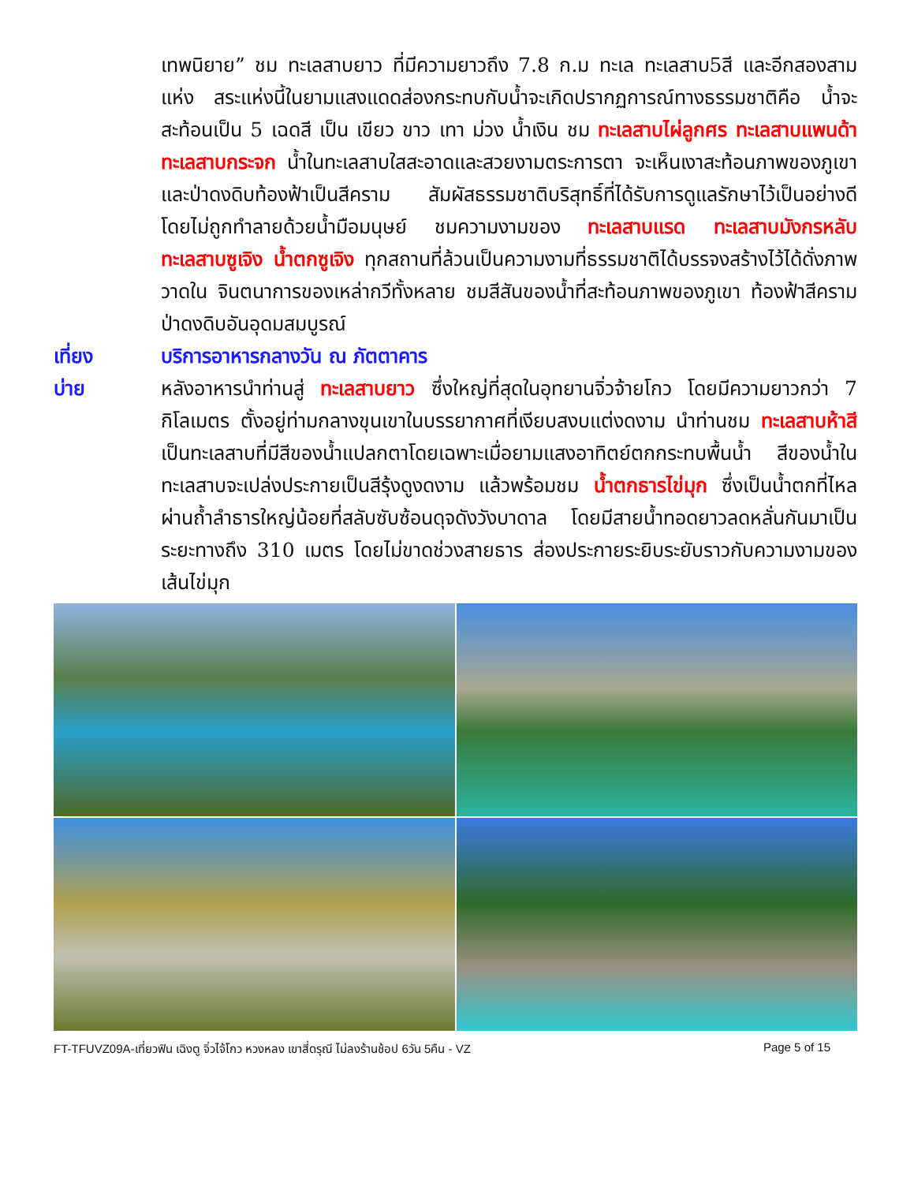เทพนิยาย” ชม ทะเลสาบยาว ที่มีความยาวถึง 7.8 ก.ม ทะเล ทะเลสาบ5สี และอีกสองสามแห่ง สระแห่งนี้ในยามแสงแดดส่องกระทบกับน้ำจะเกิดปรากฏการณ์ทางธรรมชาติคือ น้ำจะสะท้อนเป็น 5 เฉดสี เป็น เขียว ขาว เทา ม่วง น้ำเงิน ชม ทะเลสาบไผ่ลูกศร ทะเลสาบแพนด้า ทะเลสาบกระจก น้ำในทะเลสาบใสสะอาดและสวยงามตระการตา จะเห็นเงาสะท้อนภาพของภูเขาและป่าดงดิบท้องฟ้าเป็นสีคราม สัมผัสธรรมชาติบริสุทธิ์ที่ได้รับการดูแลรักษาไว้เป็นอย่างดี โดยไม่ถูกทำลายด้วยน้ำมือมนุษย์ ชมความงามของ ทะเลสาบแรด ทะเลสาบมังกรหลับทะเลสาบซูเจิง น้ำตกซูเจิง ทุกสถานที่ล้วนเป็นความงามที่ธรรมชาติได้บรรจงสร้างไว้ได้ดั่งภาพวาดใน จินตนาการของเหล่ากวีทั้งหลาย ชมสีสันของน้ำที่สะท้อนภาพของภูเขา ท้องฟ้าสีคราม ป่าดงดิบอันอุดมสมบูรณ์
เที่ยง บริการอาหารกลางวัน ณ ภัตตาคาร
บ่าย หลังอาหารนำท่านสู่ ทะเลสาบยาว ซึ่งใหญ่ที่สุดในอุทยานจิ่วจ้ายโกว โดยมีความยาวกว่า 7 กิโลเมตร ตั้งอยู่ท่ามกลางขุนเขาในบรรยากาศที่เงียบสงบแต่งดงาม นำท่านชม ทะเลสาบห้าสี เป็นทะเลสาบที่มีสีของน้ำแปลกตาโดยเฉพาะเมื่อยามแสงอาทิตย์ตกกระทบพื้นน้ำ สีของน้ำในทะเลสาบจะเปล่งประกายเป็นสีรุ้งดูงดงาม แล้วพร้อมชม น้ำตกธารไข่มุก ซึ่งเป็นน้ำตกที่ไหลผ่านถ้ำลำธารใหญ่น้อยที่สลับซับซ้อนดุจดังวังบาดาล โดยมีสายน้ำทอดยาวลดหลั่นกันมาเป็นระยะทางถึง 310 เมตร โดยไม่ขาดช่วงสายธาร ส่องประกายระยิบระยับราวกับความงามของเส้นไข่มุก
FT-TFUVZ09A-เที่ยวฟิน เฉิงตู จิ่วไจ้โกว หวงหลง เขาสี่ดรุณี ไม่ลงร้านช้อป 6วัน 5คืน - VZ Page 5 of 15